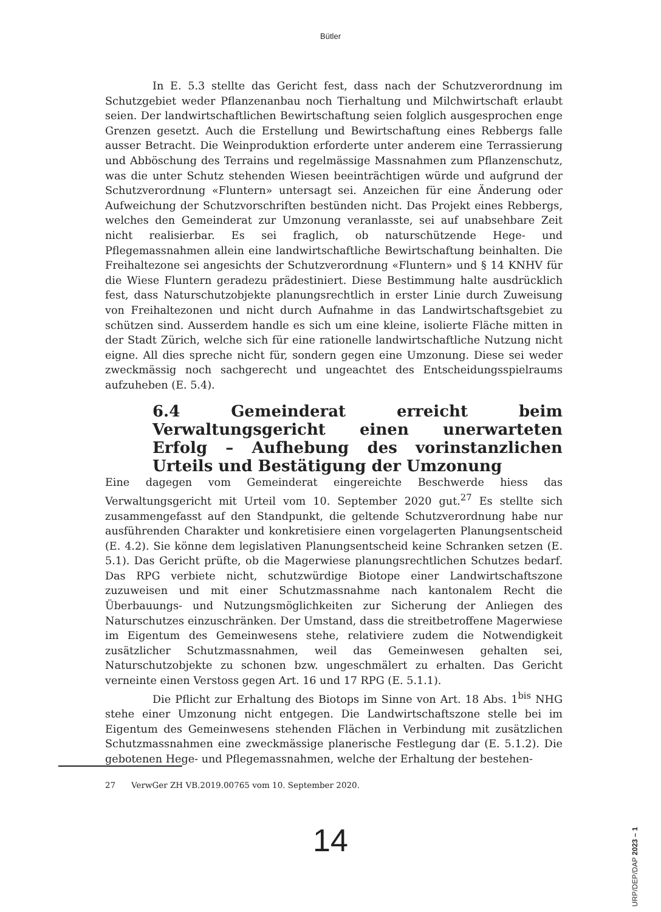Bütler
In E. 5.3 stellte das Gericht fest, dass nach der Schutzverordnung im Schutzgebiet weder Pflanzenanbau noch Tierhaltung und Milchwirtschaft erlaubt seien. Der landwirtschaftlichen Bewirtschaftung seien folglich ausgesprochen enge Grenzen gesetzt. Auch die Erstellung und Bewirtschaftung eines Rebbergs falle ausser Betracht. Die Weinproduktion erforderte unter anderem eine Terrassierung und Abböschung des Terrains und regelmässige Massnahmen zum Pflanzenschutz, was die unter Schutz stehenden Wiesen beeinträchtigen würde und aufgrund der Schutzverordnung «Fluntern» untersagt sei. Anzeichen für eine Änderung oder Aufweichung der Schutzvorschriften bestünden nicht. Das Projekt eines Rebbergs, welches den Gemeinderat zur Umzonung veranlasste, sei auf unabsehbare Zeit nicht realisierbar. Es sei fraglich, ob naturschützende Hege- und Pflegemassnahmen allein eine landwirtschaftliche Bewirtschaftung beinhalten. Die Freihaltezone sei angesichts der Schutzverordnung «Fluntern» und § 14 KNHV für die Wiese Fluntern geradezu prädestiniert. Diese Bestimmung halte ausdrücklich fest, dass Naturschutzobjekte planungsrechtlich in erster Linie durch Zuweisung von Freihaltezonen und nicht durch Aufnahme in das Landwirtschaftsgebiet zu schützen sind. Ausserdem handle es sich um eine kleine, isolierte Fläche mitten in der Stadt Zürich, welche sich für eine rationelle landwirtschaftliche Nutzung nicht eigne. All dies spreche nicht für, sondern gegen eine Umzonung. Diese sei weder zweckmässig noch sachgerecht und ungeachtet des Entscheidungsspielraums aufzuheben (E. 5.4).
6.4 Gemeinderat erreicht beim Verwaltungsgericht einen unerwarteten Erfolg – Aufhebung des vorinstanzlichen Urteils und Bestätigung der Umzonung
Eine dagegen vom Gemeinderat eingereichte Beschwerde hiess das Verwaltungsgericht mit Urteil vom 10. September 2020 gut.<sup>27</sup> Es stellte sich zusammengefasst auf den Standpunkt, die geltende Schutzverordnung habe nur ausführenden Charakter und konkretisiere einen vorgelagerten Planungsentscheid (E. 4.2). Sie könne dem legislativen Planungsentscheid keine Schranken setzen (E. 5.1). Das Gericht prüfte, ob die Magerwiese planungsrechtlichen Schutzes bedarf. Das RPG verbiete nicht, schutzwürdige Biotope einer Landwirtschaftszone zuzuweisen und mit einer Schutzmassnahme nach kantonalem Recht die Überbauungs- und Nutzungsmöglichkeiten zur Sicherung der Anliegen des Naturschutzes einzuschränken. Der Umstand, dass die streitbetroffene Magerwiese im Eigentum des Gemeinwesens stehe, relativiere zudem die Notwendigkeit zusätzlicher Schutzmassnahmen, weil das Gemeinwesen gehalten sei, Naturschutzobjekte zu schonen bzw. ungeschmälert zu erhalten. Das Gericht verneinte einen Verstoss gegen Art. 16 und 17 RPG (E. 5.1.1).
Die Pflicht zur Erhaltung des Biotops im Sinne von Art. 18 Abs. 1<sup>bis</sup> NHG stehe einer Umzonung nicht entgegen. Die Landwirtschaftszone stelle bei im Eigentum des Gemeinwesens stehenden Flächen in Verbindung mit zusätzlichen Schutzmassnahmen eine zweckmässige planerische Festlegung dar (E. 5.1.2). Die gebotenen Hege- und Pflegemassnahmen, welche der Erhaltung der bestehen-
27 VerwGer ZH VB.2019.00765 vom 10. September 2020.
14
URP/DEP/DAP 2023 – 1